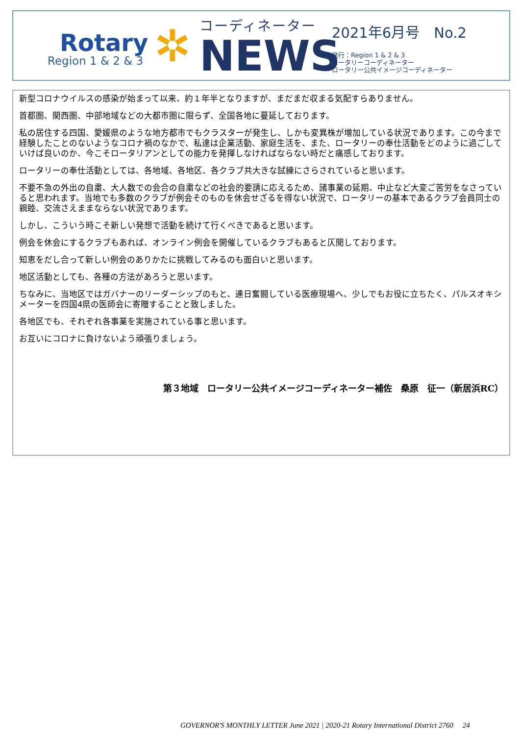Rotary
Region 1 & 2 & 3
✲
コーディネーター
NEWS
2021年6月号　No.2
発行：Region 1 & 2 & 3
ロータリーコーディネーター
ロータリー公共イメージコーディネーター
新型コロナウイルスの感染が始まって以来、約１年半となりますが、まだまだ収まる気配すらありません。
首都圏、関西圏、中部地域などの大都市圏に限らず、全国各地に蔓延しております。
私の居住する四国、愛媛県のような地方都市でもクラスターが発生し、しかも変異株が増加している状況であります。この今まで経験したことのないようなコロナ禍のなかで、私達は企業活動、家庭生活を、また、ロータリーの奉仕活動をどのように過ごしていけば良いのか、今こそロータリアンとしての能力を発揮しなければならない時だと痛感しております。
ロータリーの奉仕活動としては、各地域、各地区、各クラブ共大きな試練にさらされていると思います。
不要不急の外出の自粛、大人数での会合の自粛などの社会的要請に応えるため、諸事業の延期、中止など大変ご苦労をなさっていると思われます。当地でも多数のクラブが例会そのものを休会せざるを得ない状況で、ロータリーの基本であるクラブ会員同士の親睦、交流さえままならない状況であります。
しかし、こういう時こそ新しい発想で活動を続けて行くべきであると思います。
例会を休会にするクラブもあれば、オンライン例会を開催しているクラブもあると仄聞しております。
知恵をだし合って新しい例会のありかたに挑戦してみるのも面白いと思います。
地区活動としても、各種の方法があろうと思います。
ちなみに、当地区ではガバナーのリーダーシップのもと、連日奮闘している医療現場へ、少しでもお役に立ちたく、パルスオキシメーターを四国4県の医師会に寄贈することと致しました。
各地区でも、それぞれ各事業を実施されている事と思います。
お互いにコロナに負けないよう頑張りましょう。
第３地域　ロータリー公共イメージコーディネーター補佐　桑原　征一（新居浜RC）
GOVERNOR'S MONTHLY LETTER June 2021 | 2020-21 Rotary International District 2760　 24